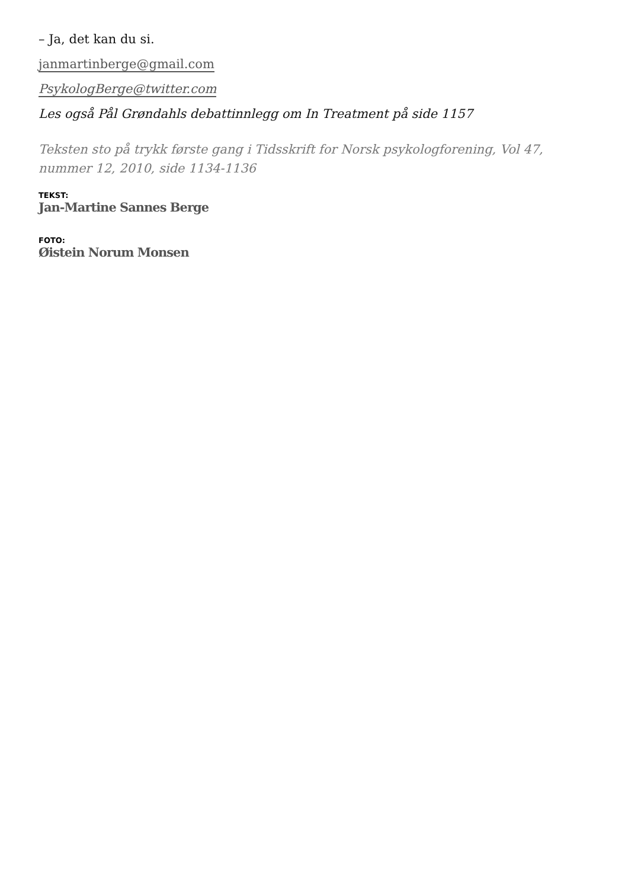– Ja, det kan du si.
janmartinberge@gmail.com
PsykologBerge@twitter.com
Les også Pål Grøndahls debattinnlegg om In Treatment på side 1157
Teksten sto på trykk første gang i Tidsskrift for Norsk psykologforening, Vol 47, nummer 12, 2010, side 1134-1136
TEKST:
Jan-Martine Sannes Berge
FOTO:
Øistein Norum Monsen